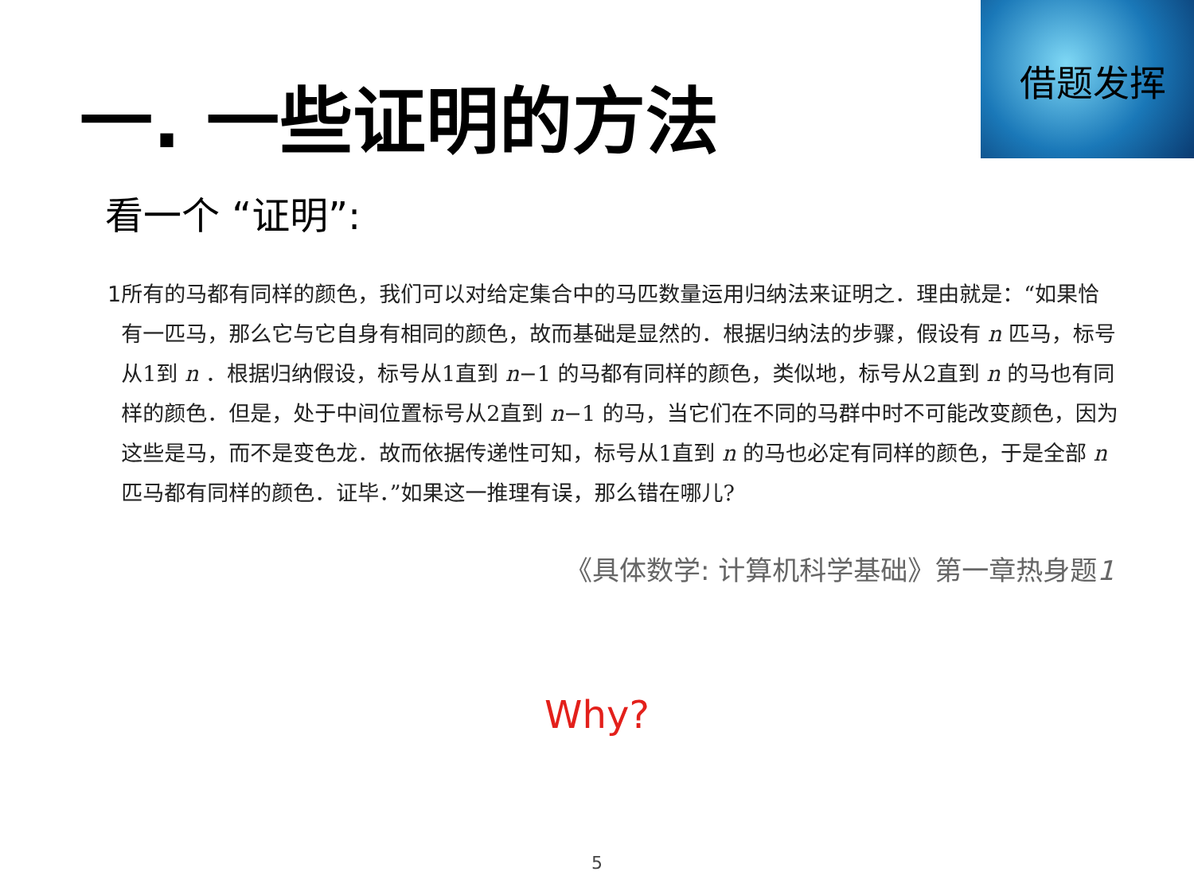借题发挥 一. 一些证明的方法
看一个 “证明”:
1 所有的马都有同样的颜色，我们可以对给定集合中的马匹数量运用归纳法来证明之．理由就是：“如果恰有一匹马，那么它与它自身有相同的颜色，故而基础是显然的．根据归纳法的步骤，假设有 n 匹马，标号从1到 n ．根据归纳假设，标号从1直到 n−1 的马都有同样的颜色，类似地，标号从2直到 n 的马也有同样的颜色．但是，处于中间位置标号从2直到 n−1 的马，当它们在不同的马群中时不可能改变颜色，因为这些是马，而不是变色龙．故而依据传递性可知，标号从1直到 n 的马也必定有同样的颜色，于是全部 n 匹马都有同样的颜色．证毕．”如果这一推理有误，那么错在哪儿?
《具体数学: 计算机科学基础》第一章热身题1
Why?
5